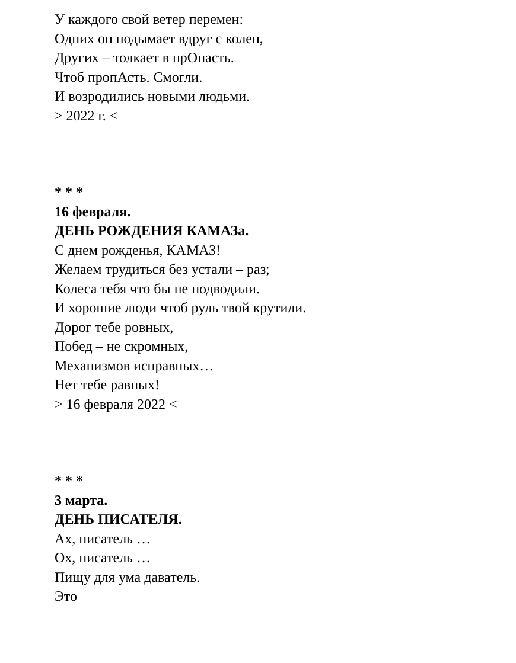У каждого свой ветер перемен:
Одних он подымает вдруг с колен,
Других – толкает в прОпасть.
Чтоб пропАсть. Смогли.
И возродились новыми людьми.
> 2022 г. <
* * *
16 февраля.
ДЕНЬ РОЖДЕНИЯ КАМАЗа.
С днем рожденья, КАМАЗ!
Желаем трудиться без устали – раз;
Колеса тебя что бы не подводили.
И хорошие люди чтоб руль твой крутили.
Дорог тебе ровных,
Побед – не скромных,
Механизмов исправных…
Нет тебе равных!
> 16 февраля 2022 <
* * *
3 марта.
ДЕНЬ ПИСАТЕЛЯ.
Ах, писатель …
Ох, писатель …
Пищу для ума даватель.
Это